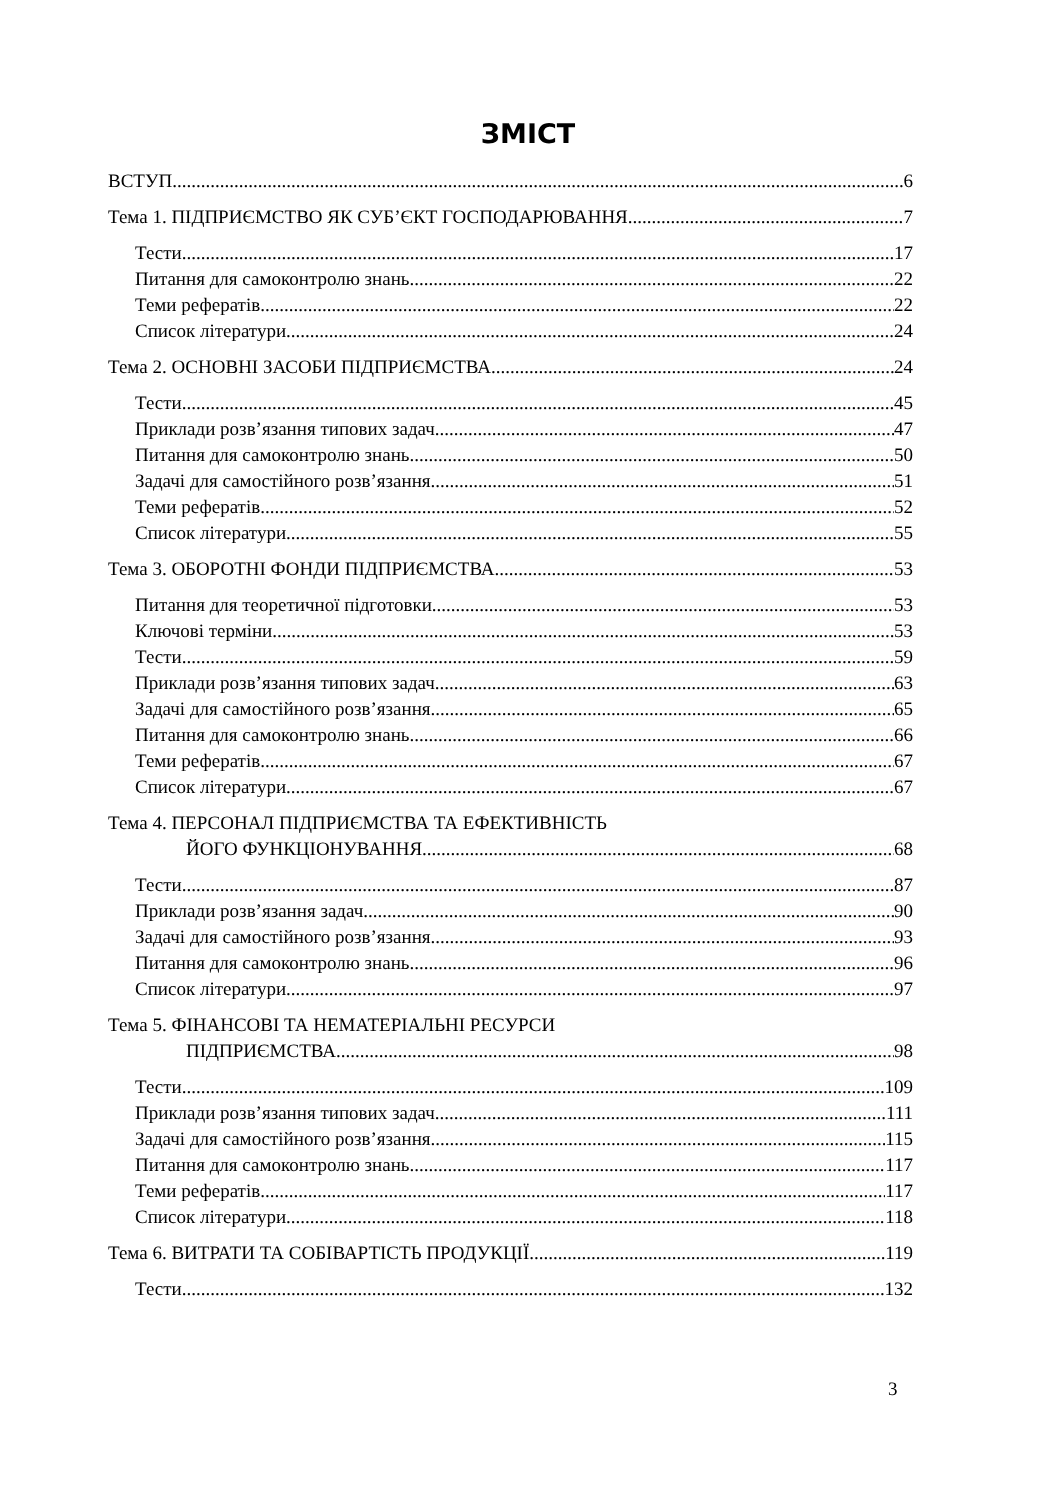ЗМІСТ
ВСТУП 6
Тема 1. ПІДПРИЄМСТВО ЯК СУБ’ЄКТ ГОСПОДАРЮВАННЯ 7
Тести 17
Питання для самоконтролю знань 22
Теми рефератів 22
Список літератури 24
Тема 2. ОСНОВНІ ЗАСОБИ ПІДПРИЄМСТВА 24
Тести 45
Приклади розв’язання типових задач 47
Питання для самоконтролю знань 50
Задачі для самостійного розв’язання 51
Теми рефератів 52
Список літератури 55
Тема 3. ОБОРОТНІ ФОНДИ ПІДПРИЄМСТВА 53
Питання для теоретичної підготовки 53
Ключові терміни 53
Тести 59
Приклади розв’язання типових задач 63
Задачі для самостійного розв’язання 65
Питання для самоконтролю знань 66
Теми рефератів 67
Список літератури 67
Тема 4. ПЕРСОНАЛ ПІДПРИЄМСТВА ТА ЕФЕКТИВНІСТЬ
ЙОГО ФУНКЦІОНУВАННЯ 68
Тести 87
Приклади розв’язання задач 90
Задачі для самостійного розв’язання 93
Питання для самоконтролю знань 96
Список літератури 97
Тема 5. ФІНАНСОВІ ТА НЕМАТЕРІАЛЬНІ РЕСУРСИ
ПІДПРИЄМСТВА 98
Тести 109
Приклади розв’язання типових задач 111
Задачі для самостійного розв’язання 115
Питання для самоконтролю знань 117
Теми рефератів 117
Список літератури 118
Тема 6. ВИТРАТИ ТА СОБІВАРТІСТЬ ПРОДУКЦІЇ 119
Тести 132
3